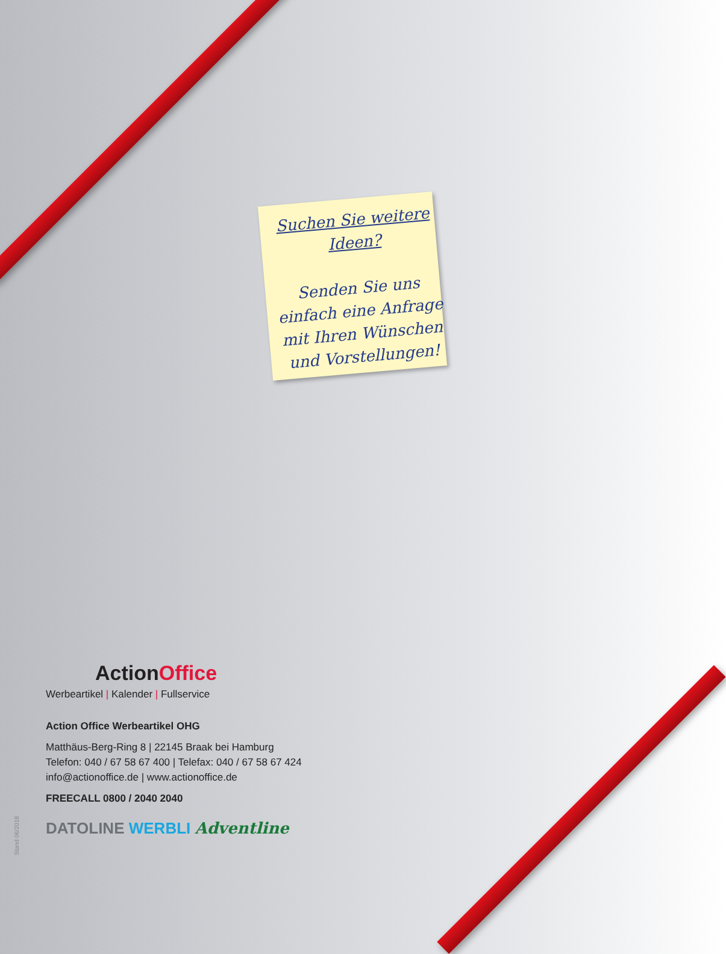Suchen Sie weitere Ideen?
Senden Sie uns einfach eine Anfrage mit Ihren Wünschen und Vorstellungen!
Action Office
Werbeartikel | Kalender | Fullservice
Action Office Werbeartikel OHG
Matthäus-Berg-Ring 8 | 22145 Braak bei Hamburg
Telefon: 040 / 67 58 67 400 | Telefax: 040 / 67 58 67 424
info@actionoffice.de | www.actionoffice.de
FREECALL 0800 / 2040 2040
DATOLINE WERBLI Adventline
Stand 06/2018